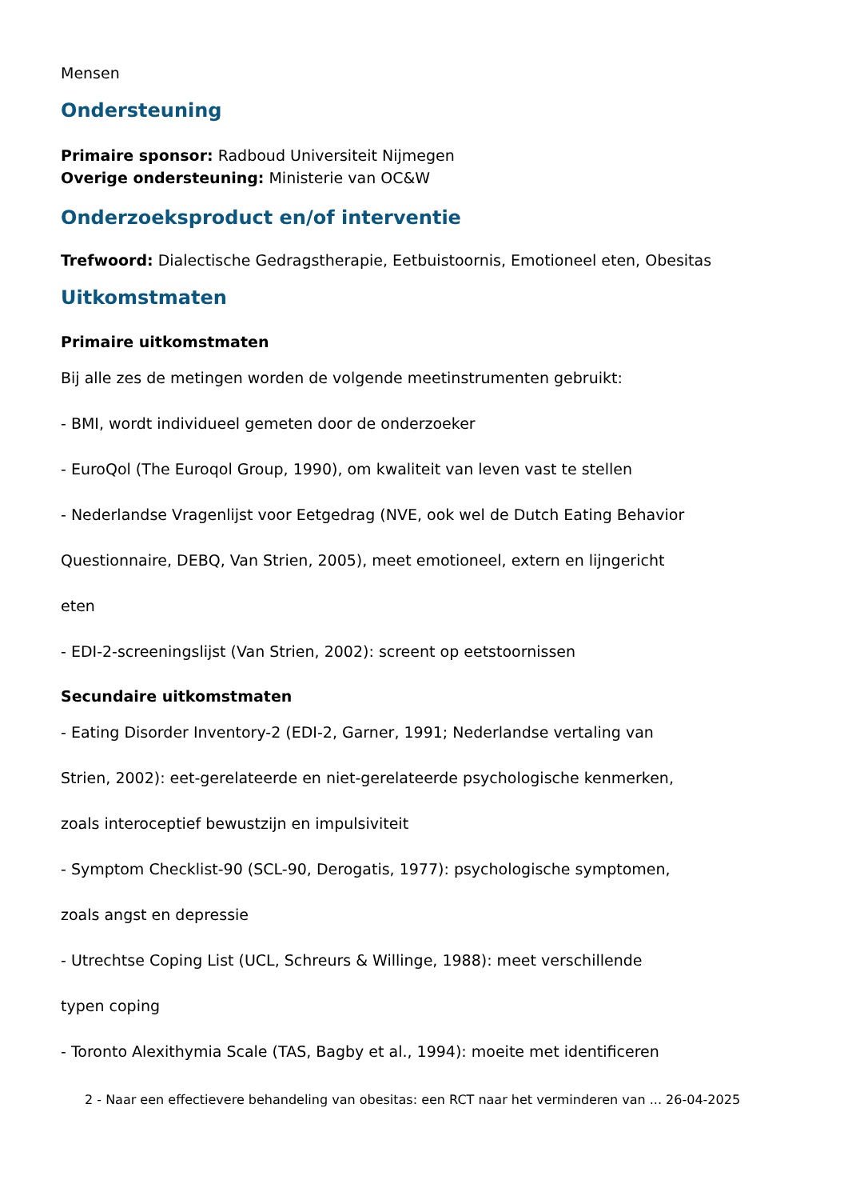Mensen
Ondersteuning
Primaire sponsor: Radboud Universiteit Nijmegen
Overige ondersteuning: Ministerie van OC&W
Onderzoeksproduct en/of interventie
Trefwoord: Dialectische Gedragstherapie, Eetbuistoornis, Emotioneel eten, Obesitas
Uitkomstmaten
Primaire uitkomstmaten
Bij alle zes de metingen worden de volgende meetinstrumenten gebruikt:
- BMI, wordt individueel gemeten door de onderzoeker
- EuroQol (The Euroqol Group, 1990), om kwaliteit van leven vast te stellen
- Nederlandse Vragenlijst voor Eetgedrag (NVE, ook wel de Dutch Eating Behavior
Questionnaire, DEBQ, Van Strien, 2005), meet emotioneel, extern en lijngericht
eten
- EDI-2-screeningslijst (Van Strien, 2002): screent op eetstoornissen
Secundaire uitkomstmaten
- Eating Disorder Inventory-2 (EDI-2, Garner, 1991; Nederlandse vertaling van
Strien, 2002): eet-gerelateerde en niet-gerelateerde psychologische kenmerken,
zoals interoceptief bewustzijn en impulsiviteit
- Symptom Checklist-90 (SCL-90, Derogatis, 1977): psychologische symptomen,
zoals angst en depressie
- Utrechtse Coping List (UCL, Schreurs & Willinge, 1988): meet verschillende
typen coping
- Toronto Alexithymia Scale (TAS, Bagby et al., 1994): moeite met identificeren
2 - Naar een effectievere behandeling van obesitas: een RCT naar het verminderen van ... 26-04-2025